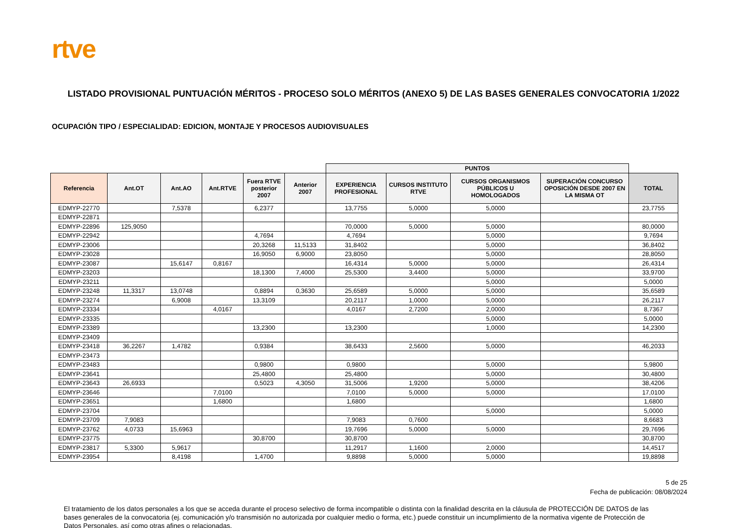rtve
LISTADO PROVISIONAL PUNTUACIÓN MÉRITOS - PROCESO SOLO MÉRITOS (ANEXO 5) DE LAS BASES GENERALES CONVOCATORIA 1/2022
OCUPACIÓN TIPO / ESPECIALIDAD: EDICION, MONTAJE Y PROCESOS AUDIOVISUALES
| | | | | | | PUNTOS | | | | |
| Referencia | Ant.OT | Ant.AO | Ant.RTVE | Fuera RTVE posterior 2007 | Anterior 2007 | EXPERIENCIA PROFESIONAL | CURSOS INSTITUTO RTVE | CURSOS ORGANISMOS PÚBLICOS U HOMOLOGADOS | SUPERACIÓN CONCURSO OPOSICIÓN DESDE 2007 EN LA MISMA OT | TOTAL |
| EDMYP-22770 | | 7,5378 | | 6,2377 | | 13,7755 | 5,0000 | 5,0000 | | 23,7755 |
| EDMYP-22871 | | | | | | | | | | |
| EDMYP-22896 | 125,9050 | | | | | 70,0000 | 5,0000 | 5,0000 | | 80,0000 |
| EDMYP-22942 | | | | 4,7694 | | 4,7694 | | 5,0000 | | 9,7694 |
| EDMYP-23006 | | | | 20,3268 | 11,5133 | 31,8402 | | 5,0000 | | 36,8402 |
| EDMYP-23028 | | | | 16,9050 | 6,9000 | 23,8050 | | 5,0000 | | 28,8050 |
| EDMYP-23087 | | 15,6147 | 0,8167 | | | 16,4314 | 5,0000 | 5,0000 | | 26,4314 |
| EDMYP-23203 | | | | 18,1300 | 7,4000 | 25,5300 | 3,4400 | 5,0000 | | 33,9700 |
| EDMYP-23211 | | | | | | | | 5,0000 | | 5,0000 |
| EDMYP-23248 | 11,3317 | 13,0748 | | 0,8894 | 0,3630 | 25,6589 | 5,0000 | 5,0000 | | 35,6589 |
| EDMYP-23274 | | 6,9008 | | 13,3109 | | 20,2117 | 1,0000 | 5,0000 | | 26,2117 |
| EDMYP-23334 | | | 4,0167 | | | 4,0167 | 2,7200 | 2,0000 | | 8,7367 |
| EDMYP-23335 | | | | | | | | 5,0000 | | 5,0000 |
| EDMYP-23389 | | | | 13,2300 | | 13,2300 | | 1,0000 | | 14,2300 |
| EDMYP-23409 | | | | | | | | | | |
| EDMYP-23418 | 36,2267 | 1,4782 | | 0,9384 | | 38,6433 | 2,5600 | 5,0000 | | 46,2033 |
| EDMYP-23473 | | | | | | | | | | |
| EDMYP-23483 | | | | 0,9800 | | 0,9800 | | 5,0000 | | 5,9800 |
| EDMYP-23641 | | | | 25,4800 | | 25,4800 | | 5,0000 | | 30,4800 |
| EDMYP-23643 | 26,6933 | | | 0,5023 | 4,3050 | 31,5006 | 1,9200 | 5,0000 | | 38,4206 |
| EDMYP-23646 | | | 7,0100 | | | 7,0100 | 5,0000 | 5,0000 | | 17,0100 |
| EDMYP-23651 | | | 1,6800 | | | 1,6800 | | | | 1,6800 |
| EDMYP-23704 | | | | | | | | 5,0000 | | 5,0000 |
| EDMYP-23709 | 7,9083 | | | | | 7,9083 | 0,7600 | | | 8,6683 |
| EDMYP-23762 | 4,0733 | 15,6963 | | | | 19,7696 | 5,0000 | 5,0000 | | 29,7696 |
| EDMYP-23775 | | | | 30,8700 | | 30,8700 | | | | 30,8700 |
| EDMYP-23817 | 5,3300 | 5,9617 | | | | 11,2917 | 1,1600 | 2,0000 | | 14,4517 |
| EDMYP-23954 | | 8,4198 | | 1,4700 | | 9,8898 | 5,0000 | 5,0000 | | 19,8898 |
5 de 25
Fecha de publicación: 08/08/2024
El tratamiento de los datos personales a los que se acceda durante el proceso selectivo de forma incompatible o distinta con la finalidad descrita en la cláusula de PROTECCIÓN DE DATOS de las bases generales de la convocatoria (ej. comunicación y/o transmisión no autorizada por cualquier medio o forma, etc.) puede constituir un incumplimiento de la normativa vigente de Protección de Datos Personales, así como otras afines o relacionadas.